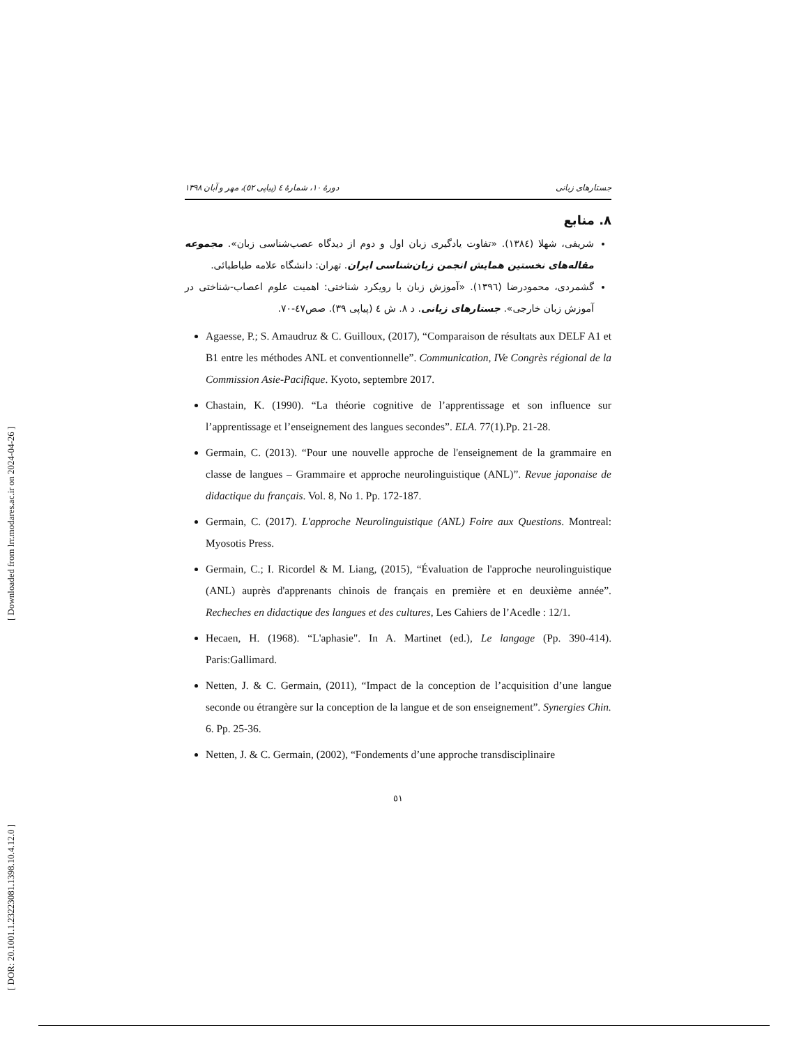[ Downloaded from lrr.modares.ac.ir on 2024-04-26 ]
[ DOR: 20.1001.1.23223081.1398.10.4.12.0 ]
جستارهای زبانی دورهٔ ۱۰، شمارهٔ ٤ (پیاپی ٥٢)، مهر و آبان ۱۳۹۸
۸. منابع
شریفی، شهلا (۱۳۸٤). «تفاوت یادگیری زبان اول و دوم از دیدگاه عصب‌شناسی زبان». مجموعه مقاله‌های نخستین همایش انجمن زبان‌شناسی ایران. تهران: دانشگاه علامه طباطبائی.
گشمردی، محمودرضا (۱۳۹٦). «آموزش زبان با رویکرد شناختی: اهمیت علوم اعصاب-شناختی در آموزش زبان خارجی». جستارهای زبانی. د ۸. ش ٤ (پیاپی ۳۹). صص٤٧-٧٠.
Agaesse, P.; S. Amaudruz & C. Guilloux, (2017), “Comparaison de résultats aux DELF A1 et B1 entre les méthodes ANL et conventionnelle”. Communication, IVe Congrès régional de la Commission Asie-Pacifique. Kyoto, septembre 2017.
Chastain, K. (1990). “La théorie cognitive de l’apprentissage et son influence sur l’apprentissage et l’enseignement des langues secondes”. ELA. 77(1).Pp. 21-28.
Germain, C. (2013). “Pour une nouvelle approche de l'enseignement de la grammaire en classe de langues – Grammaire et approche neurolinguistique (ANL)”. Revue japonaise de didactique du français. Vol. 8, No 1. Pp. 172-187.
Germain, C. (2017). L'approche Neurolinguistique (ANL) Foire aux Questions. Montreal: Myosotis Press.
Germain, C.; I. Ricordel & M. Liang, (2015), “Évaluation de l'approche neurolinguistique (ANL) auprès d'apprenants chinois de français en première et en deuxième année”. Recheches en didactique des langues et des cultures, Les Cahiers de l’Acedle : 12/1.
Hecaen, H. (1968). “L'aphasie". In A. Martinet (ed.), Le langage (Pp. 390-414). Paris:Gallimard.
Netten, J. & C. Germain, (2011), “Impact de la conception de l’acquisition d’une langue seconde ou étrangère sur la conception de la langue et de son enseignement”. Synergies Chin. 6. Pp. 25-36.
Netten, J. & C. Germain, (2002), “Fondements d’une approche transdisciplinaire
٥١